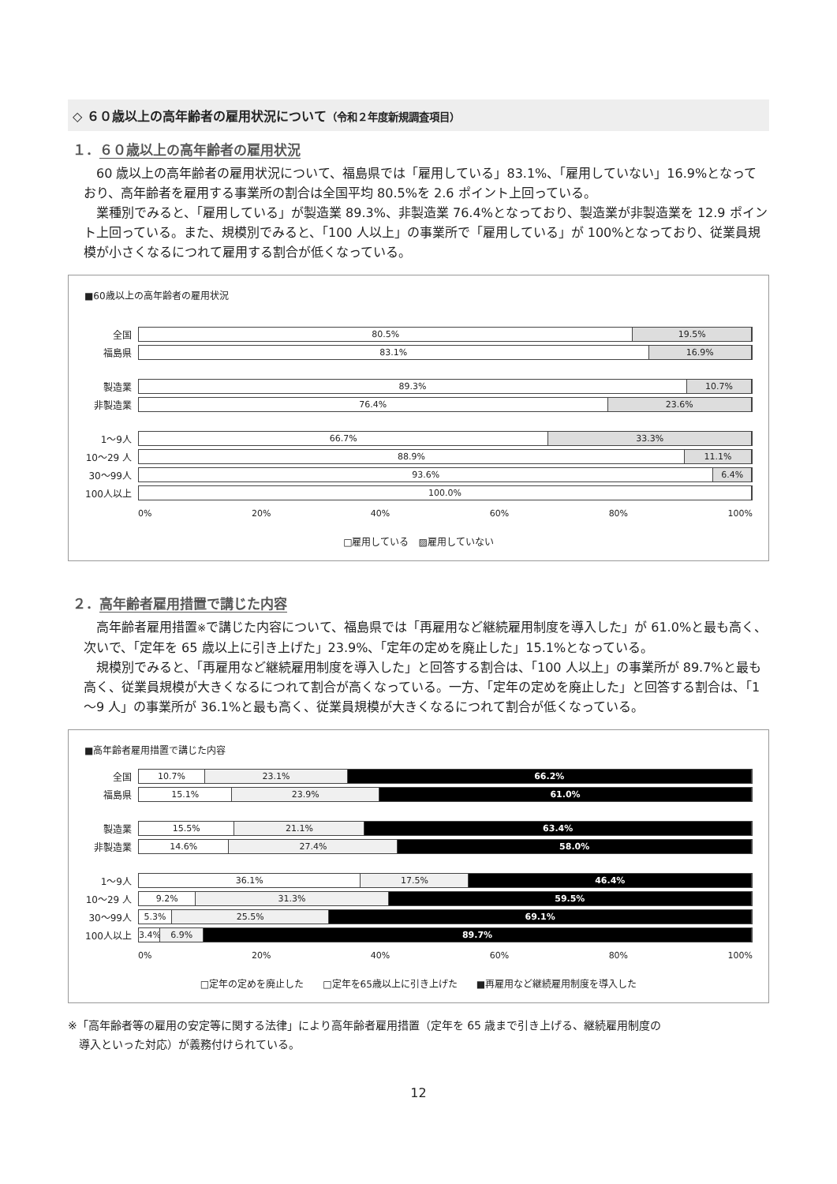◇ ６０歳以上の高年齢者の雇用状況について（令和２年度新規調査項目）
１．６０歳以上の高年齢者の雇用状況
60 歳以上の高年齢者の雇用状況について、福島県では「雇用している」83.1%、「雇用していない」16.9%となっており、高年齢者を雇用する事業所の割合は全国平均 80.5%を 2.6 ポイント上回っている。
業種別でみると、「雇用している」が製造業 89.3%、非製造業 76.4%となっており、製造業が非製造業を 12.9 ポイント上回っている。また、規模別でみると、「100 人以上」の事業所で「雇用している」が 100%となっており、従業員規模が小さくなるにつれて雇用する割合が低くなっている。
■60歳以上の高年齢者の雇用状況
全国
80.5% 19.5%
福島県
83.1% 16.9%
製造業
89.3% 10.7%
非製造業
76.4% 23.6%
1～9人
66.7% 33.3%
10～29 人
88.9% 11.1%
30～99人
93.6% 6.4%
100人以上
100.0%
0% 20% 40% 60% 80% 100%
□雇用している　▨雇用していない
２．高年齢者雇用措置で講じた内容
高年齢者雇用措置※で講じた内容について、福島県では「再雇用など継続雇用制度を導入した」が 61.0%と最も高く、次いで、「定年を 65 歳以上に引き上げた」23.9%、「定年の定めを廃止した」15.1%となっている。
規模別でみると、「再雇用など継続雇用制度を導入した」と回答する割合は、「100 人以上」の事業所が 89.7%と最も高く、従業員規模が大きくなるにつれて割合が高くなっている。一方、「定年の定めを廃止した」と回答する割合は、「1～9 人」の事業所が 36.1%と最も高く、従業員規模が大きくなるにつれて割合が低くなっている。
■高年齢者雇用措置で講じた内容
全国
10.7% 23.1% 66.2%
福島県
15.1% 23.9% 61.0%
製造業
15.5% 21.1% 63.4%
非製造業
14.6% 27.4% 58.0%
1～9人
36.1% 17.5% 46.4%
10～29 人
9.2% 31.3% 59.5%
30～99人
5.3% 25.5% 69.1%
100人以上
3.4% 6.9% 89.7%
0% 20% 40% 60% 80% 100%
□定年の定めを廃止した　　□定年を65歳以上に引き上げた　　■再雇用など継続雇用制度を導入した
※「高年齢者等の雇用の安定等に関する法律」により高年齢者雇用措置（定年を 65 歳まで引き上げる、継続雇用制度の
　導入といった対応）が義務付けられている。
12